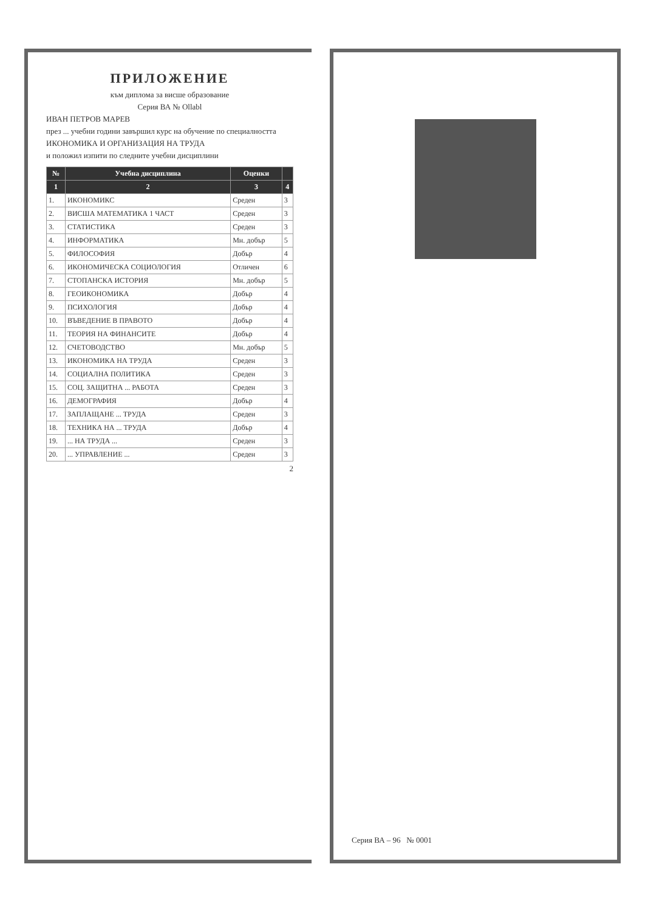ПРИЛОЖЕНИЕ
към диплома за висше образование
Серия ВА № Ollabl
ИВАН ПЕТРОВ МАРЕВ
през ... учебни години завършил курс на обучение по специалността
ИКОНОМИКА И ОРГАНИЗАЦИЯ НА ТРУДА
и положил изпити по следните учебни дисциплини
| № | Учебна дисциплина | Оценки | |
| --- | --- | --- | --- |
| 1 | 2 | 3 | 4 |
| 1. | ИКОНОМИКС | Среден | 3 |
| 2. | ВИСША МАТЕМАТИКА 1 ЧАСТ | Среден | 3 |
| 3. | СТАТИСТИКА | Среден | 3 |
| 4. | ИНФОРМАТИКА | Мн. добър | 5 |
| 5. | ФИЛОСОФИЯ | Добър | 4 |
| 6. | ИКОНОМИЧЕСКА СОЦИОЛОГИЯ | Отличен | 6 |
| 7. | СТОПАНСКА ИСТОРИЯ | Мн. добър | 5 |
| 8. | ГЕОИКОНОМИКА | Добър | 4 |
| 9. | ПСИХОЛОГИЯ | Добър | 4 |
| 10. | ВЪВЕДЕНИЕ В ПРАВОТО | Добър | 4 |
| 11. | ТЕОРИЯ НА ФИНАНСИТЕ | Добър | 4 |
| 12. | СЧЕТОВОДСТВО | Мн. добър | 5 |
| 13. | ИКОНОМИКА НА ТРУДА | Среден | 3 |
| 14. | СОЦИАЛНА ПОЛИТИКА | Среден | 3 |
| 15. | СОЦ. ЗАЩИТНА ... РАБОТА | Среден | 3 |
| 16. | ДЕМОГРАФИЯ | Добър | 4 |
| 17. | ЗАПЛАЩАНЕ ... ТРУДА | Среден | 3 |
| 18. | ТЕХНИКА НА ... ТРУДА | Добър | 4 |
| 19. | ... НА ТРУДА ... | Среден | 3 |
| 20. | ... УПРАВЛЕНИЕ ... | Среден | 3 |
2
Серия ВА – 96 № 0001